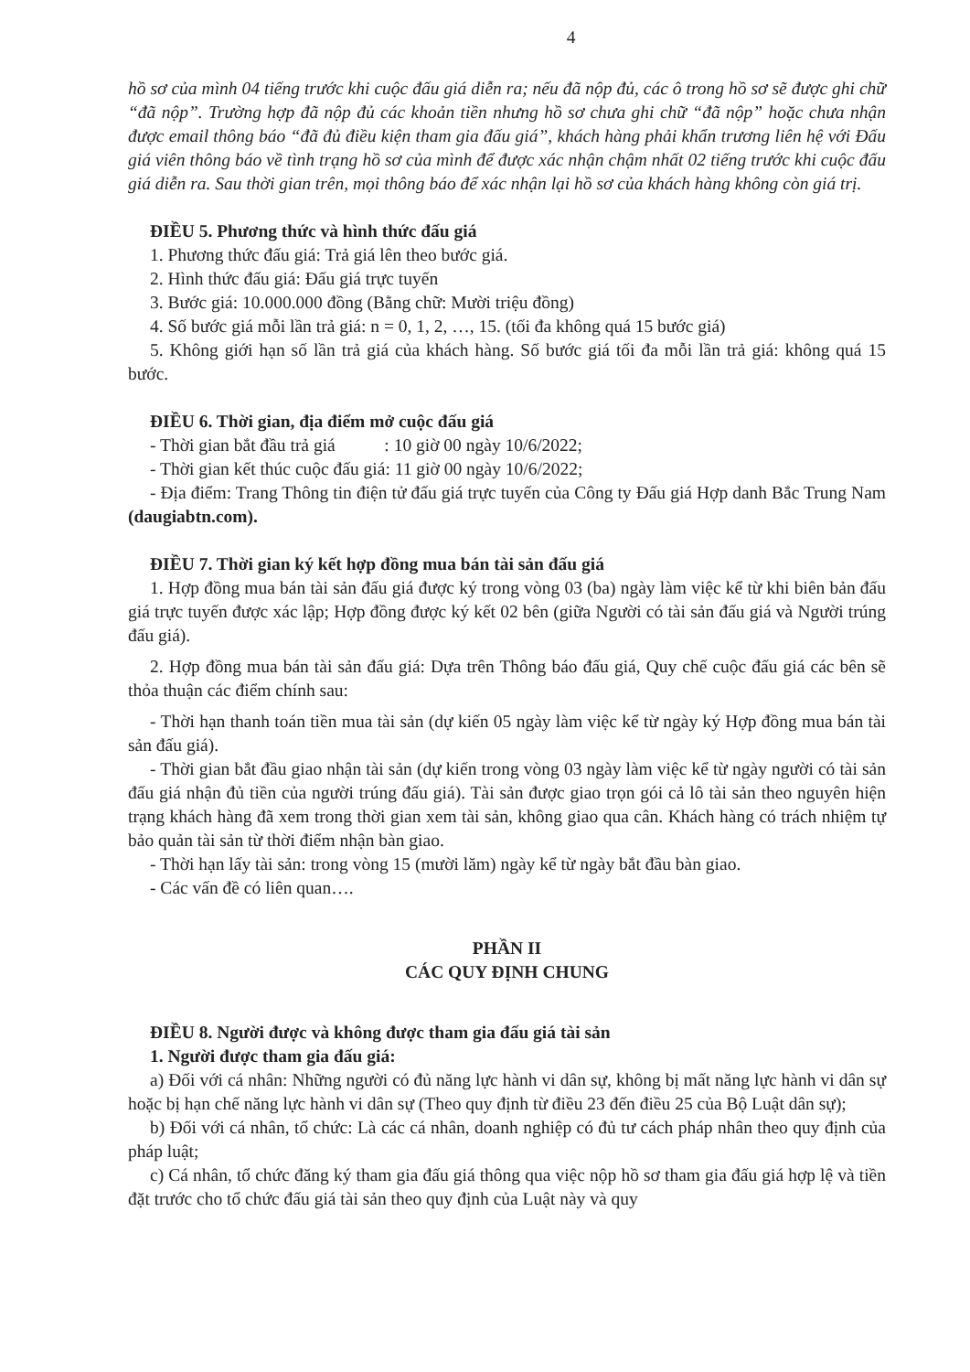4
hồ sơ của mình 04 tiếng trước khi cuộc đấu giá diễn ra; nếu đã nộp đủ, các ô trong hồ sơ sẽ được ghi chữ “đã nộp”. Trường hợp đã nộp đủ các khoản tiền nhưng hồ sơ chưa ghi chữ “đã nộp” hoặc chưa nhận được email thông báo “đã đủ điều kiện tham gia đấu giá”, khách hàng phải khẩn trương liên hệ với Đấu giá viên thông báo về tình trạng hồ sơ của mình để được xác nhận chậm nhất 02 tiếng trước khi cuộc đấu giá diễn ra. Sau thời gian trên, mọi thông báo để xác nhận lại hồ sơ của khách hàng không còn giá trị.
ĐIỀU 5. Phương thức và hình thức đấu giá
1. Phương thức đấu giá: Trả giá lên theo bước giá.
2. Hình thức đấu giá: Đấu giá trực tuyến
3. Bước giá: 10.000.000 đồng (Bằng chữ: Mười triệu đồng)
4. Số bước giá mỗi lần trả giá: n = 0, 1, 2, …, 15. (tối đa không quá 15 bước giá)
5. Không giới hạn số lần trả giá của khách hàng. Số bước giá tối đa mỗi lần trả giá: không quá 15 bước.
ĐIỀU 6. Thời gian, địa điểm mở cuộc đấu giá
- Thời gian bắt đầu trả giá : 10 giờ 00 ngày 10/6/2022;
- Thời gian kết thúc cuộc đấu giá: 11 giờ 00 ngày 10/6/2022;
- Địa điểm: Trang Thông tin điện tử đấu giá trực tuyến của Công ty Đấu giá Hợp danh Bắc Trung Nam (daugiabtn.com).
ĐIỀU 7. Thời gian ký kết hợp đồng mua bán tài sản đấu giá
1. Hợp đồng mua bán tài sản đấu giá được ký trong vòng 03 (ba) ngày làm việc kể từ khi biên bản đấu giá trực tuyến được xác lập; Hợp đồng được ký kết 02 bên (giữa Người có tài sản đấu giá và Người trúng đấu giá).
2. Hợp đồng mua bán tài sản đấu giá: Dựa trên Thông báo đấu giá, Quy chế cuộc đấu giá các bên sẽ thỏa thuận các điểm chính sau:
- Thời hạn thanh toán tiền mua tài sản (dự kiến 05 ngày làm việc kể từ ngày ký Hợp đồng mua bán tài sản đấu giá).
- Thời gian bắt đầu giao nhận tài sản (dự kiến trong vòng 03 ngày làm việc kể từ ngày người có tài sản đấu giá nhận đủ tiền của người trúng đấu giá). Tài sản được giao trọn gói cả lô tài sản theo nguyên hiện trạng khách hàng đã xem trong thời gian xem tài sản, không giao qua cân. Khách hàng có trách nhiệm tự bảo quản tài sản từ thời điểm nhận bàn giao.
- Thời hạn lấy tài sản: trong vòng 15 (mười lăm) ngày kể từ ngày bắt đầu bàn giao.
- Các vấn đề có liên quan….
PHẦN II
CÁC QUY ĐỊNH CHUNG
ĐIỀU 8. Người được và không được tham gia đấu giá tài sản
1. Người được tham gia đấu giá:
a) Đối với cá nhân: Những người có đủ năng lực hành vi dân sự, không bị mất năng lực hành vi dân sự hoặc bị hạn chế năng lực hành vi dân sự (Theo quy định từ điều 23 đến điều 25 của Bộ Luật dân sự);
b) Đối với cá nhân, tổ chức: Là các cá nhân, doanh nghiệp có đủ tư cách pháp nhân theo quy định của pháp luật;
c) Cá nhân, tổ chức đăng ký tham gia đấu giá thông qua việc nộp hồ sơ tham gia đấu giá hợp lệ và tiền đặt trước cho tổ chức đấu giá tài sản theo quy định của Luật này và quy